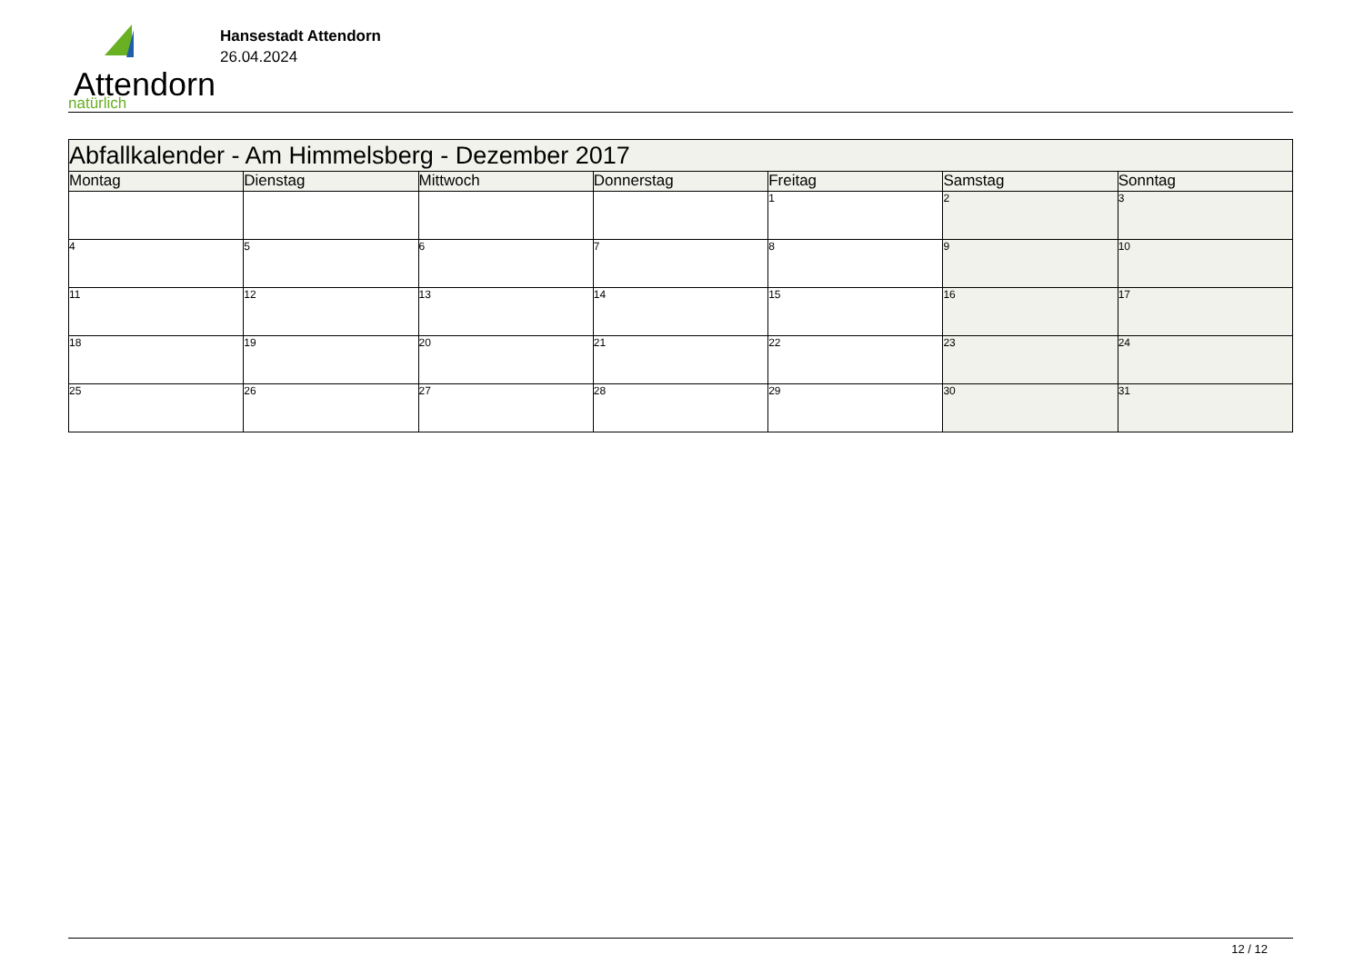Attendorn
natürlich
Hansestadt Attendorn
26.04.2024
| Abfallkalender - Am Himmelsberg - Dezember 2017 | | | | | | |
| Montag | Dienstag | Mittwoch | Donnerstag | Freitag | Samstag | Sonntag |
| | | | | 1 | 2 | 3 |
| 4 | 5 | 6 | 7 | 8 | 9 | 10 |
| 11 | 12 | 13 | 14 | 15 | 16 | 17 |
| 18 | 19 | 20 | 21 | 22 | 23 | 24 |
| 25 | 26 | 27 | 28 | 29 | 30 | 31 |
12 / 12